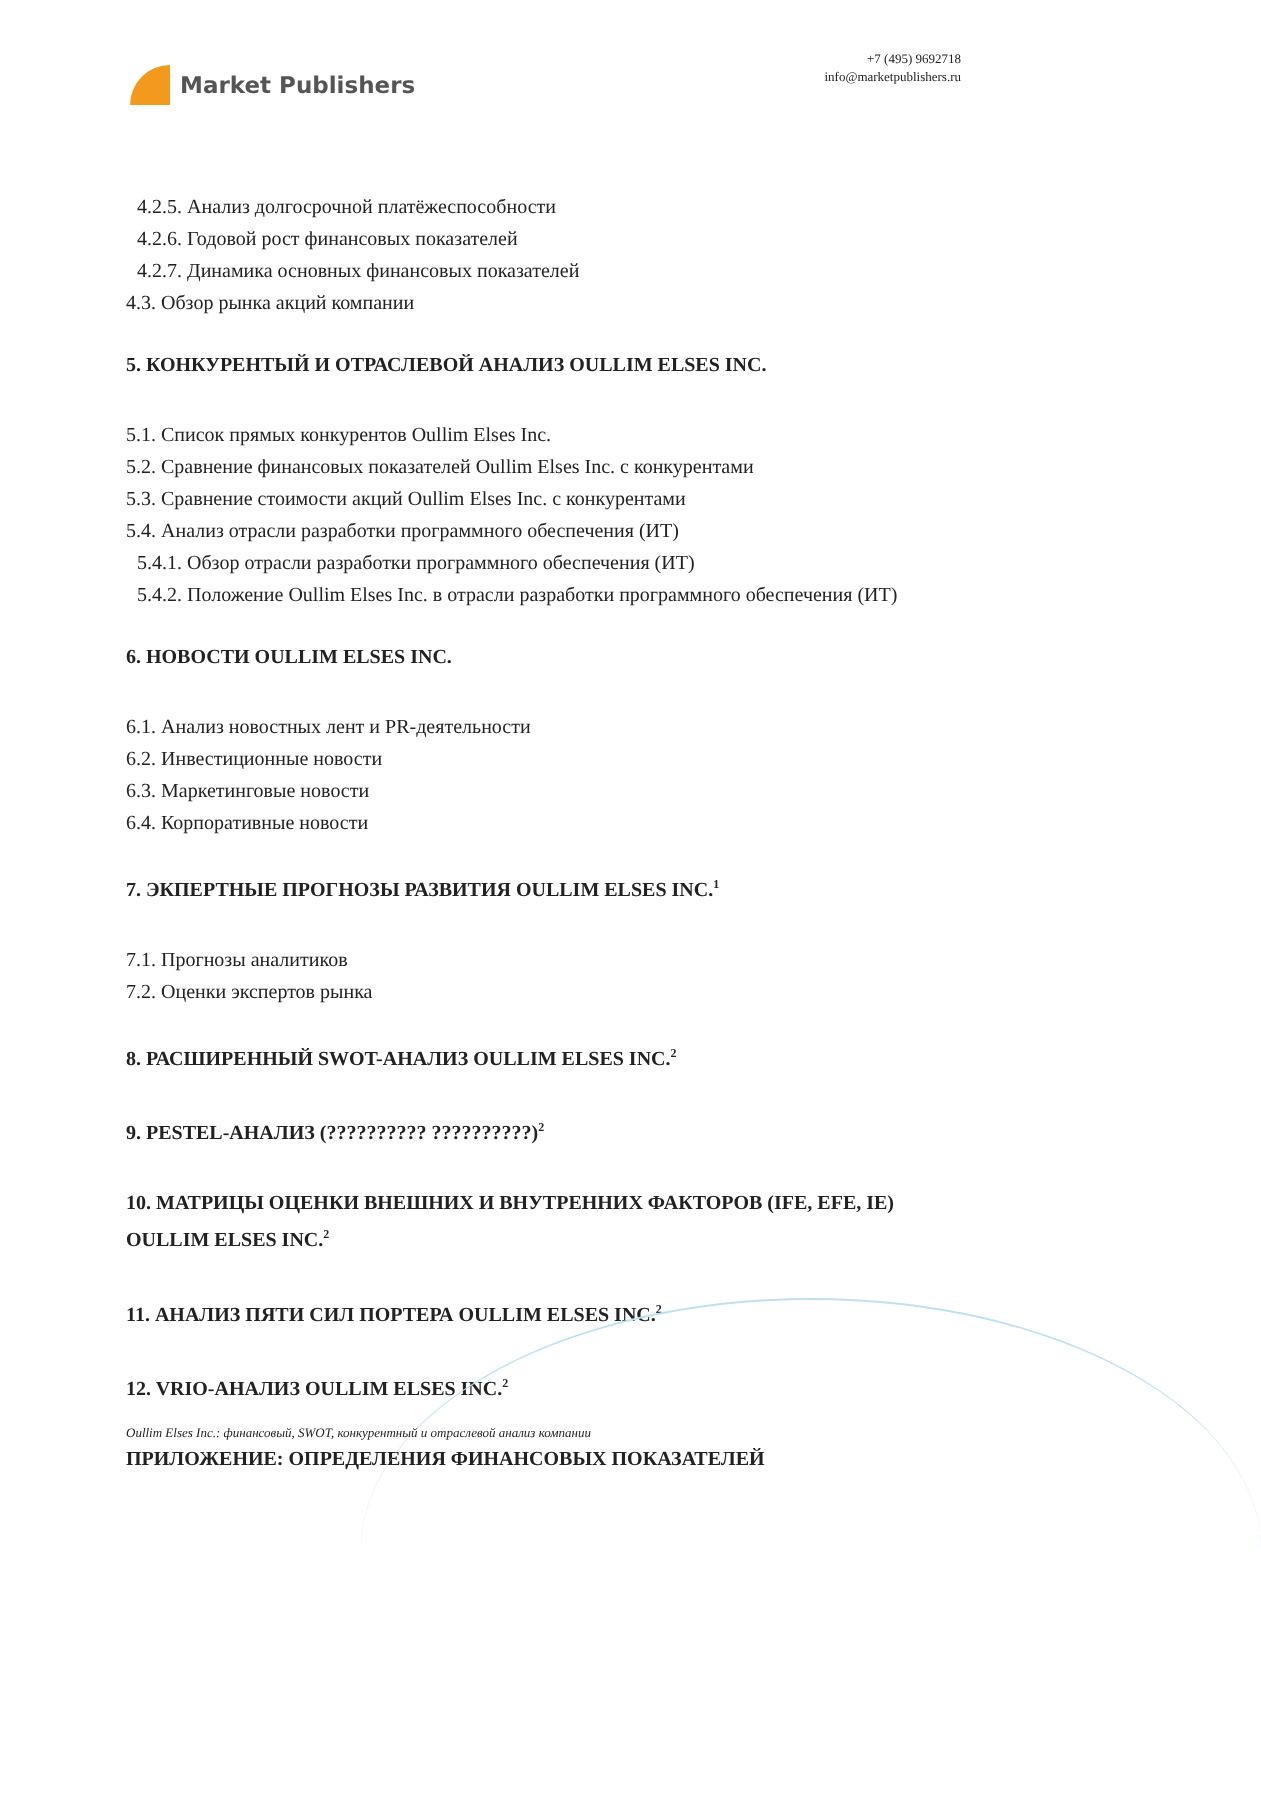Market Publishers
+7 (495) 9692718
info@marketpublishers.ru
4.2.5. Анализ долгосрочной платёжеспособности
4.2.6. Годовой рост финансовых показателей
4.2.7. Динамика основных финансовых показателей
4.3. Обзор рынка акций компании
5. КОНКУРЕНТЫЙ И ОТРАСЛЕВОЙ АНАЛИЗ OULLIM ELSES INC.
5.1. Список прямых конкурентов Oullim Elses Inc.
5.2. Сравнение финансовых показателей Oullim Elses Inc. с конкурентами
5.3. Сравнение стоимости акций Oullim Elses Inc. с конкурентами
5.4. Анализ отрасли разработки программного обеспечения (ИТ)
5.4.1. Обзор отрасли разработки программного обеспечения (ИТ)
5.4.2. Положение Oullim Elses Inc. в отрасли разработки программного обеспечения (ИТ)
6. НОВОСТИ OULLIM ELSES INC.
6.1. Анализ новостных лент и PR-деятельности
6.2. Инвестиционные новости
6.3. Маркетинговые новости
6.4. Корпоративные новости
7. ЭКПЕРТНЫЕ ПРОГНОЗЫ РАЗВИТИЯ OULLIM ELSES INC.<sup>1</sup>
7.1. Прогнозы аналитиков
7.2. Оценки экспертов рынка
8. РАСШИРЕННЫЙ SWOT-АНАЛИЗ OULLIM ELSES INC.<sup>2</sup>
9. PESTEL-АНАЛИЗ (?????????? ??????????)<sup>2</sup>
10. МАТРИЦЫ ОЦЕНКИ ВНЕШНИХ И ВНУТРЕННИХ ФАКТОРОВ (IFE, EFE, IE) OULLIM ELSES INC.<sup>2</sup>
11. АНАЛИЗ ПЯТИ СИЛ ПОРТЕРА OULLIM ELSES INC.<sup>2</sup>
12. VRIO-АНАЛИЗ OULLIM ELSES INC.<sup>2</sup>
ПРИЛОЖЕНИЕ: ОПРЕДЕЛЕНИЯ ФИНАНСОВЫХ ПОКАЗАТЕЛЕЙ
Oullim Elses Inc.: финансовый, SWOT, конкурентный и отраслевой анализ компании